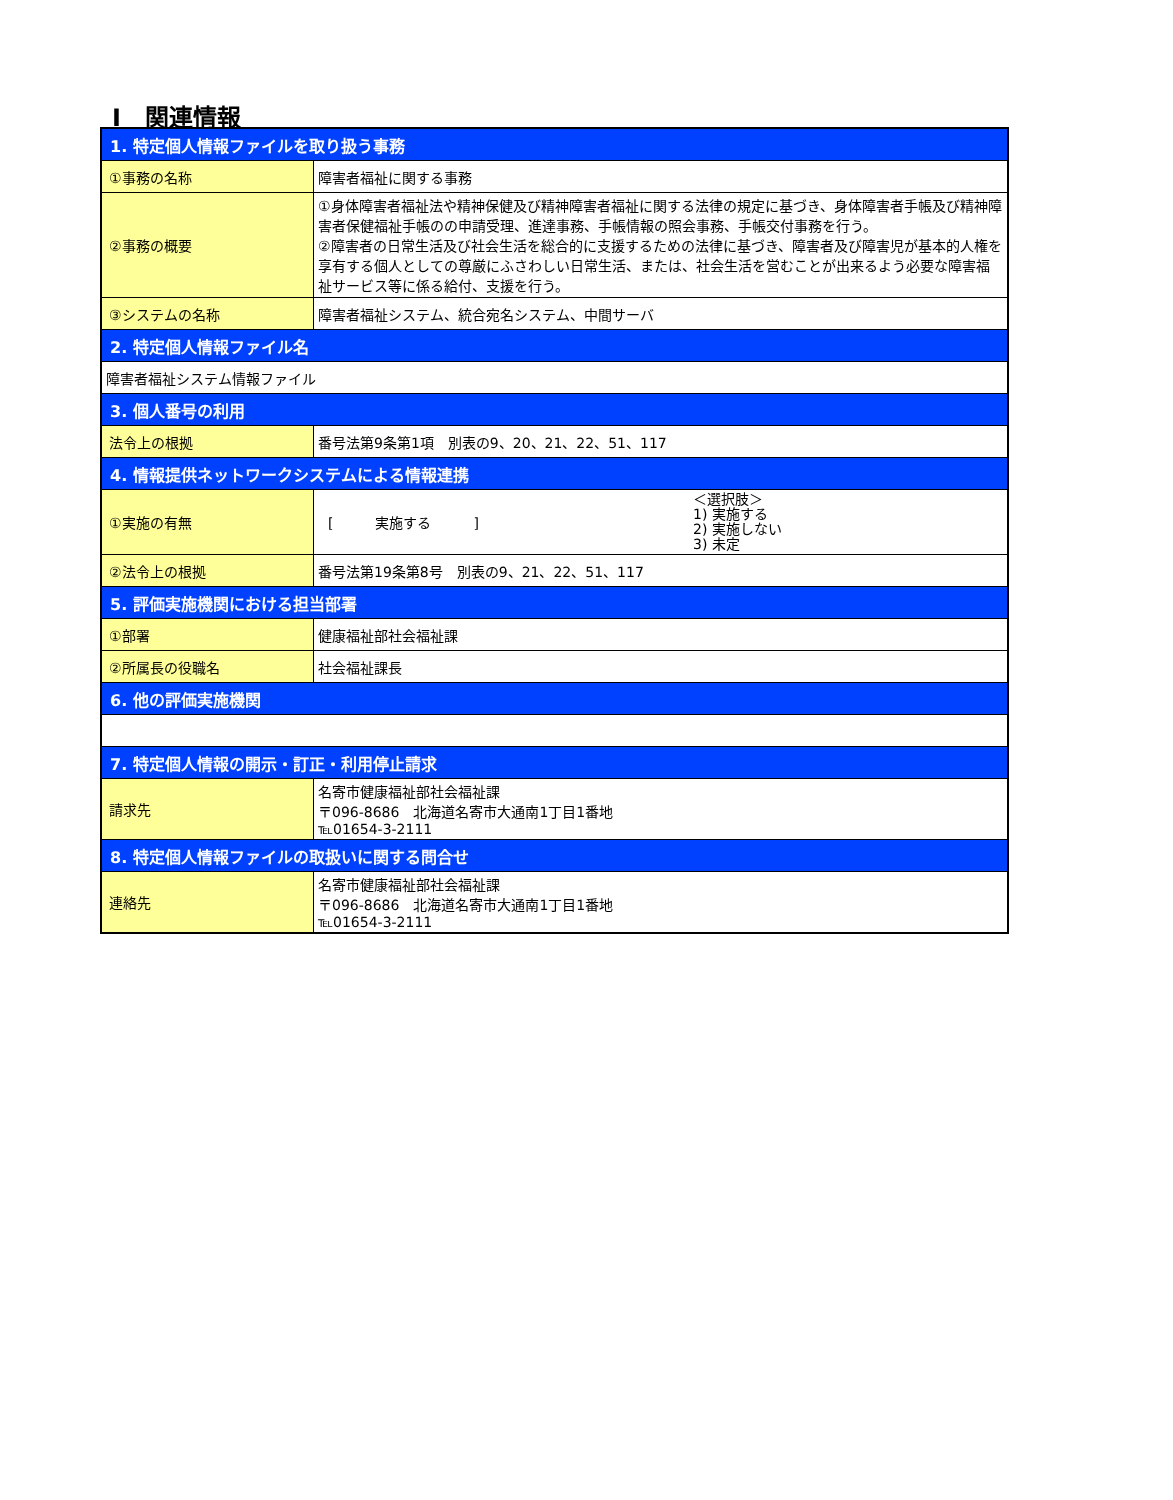Ⅰ　関連情報
| 1. 特定個人情報ファイルを取り扱う事務 | |
| ①事務の名称 | 障害者福祉に関する事務 |
| ②事務の概要 | ①身体障害者福祉法や精神保健及び精神障害者福祉に関する法律の規定に基づき、身体障害者手帳及び精神障害者保健福祉手帳のの申請受理、進達事務、手帳情報の照会事務、手帳交付事務を行う。 ②障害者の日常生活及び社会生活を総合的に支援するための法律に基づき、障害者及び障害児が基本的人権を享有する個人としての尊厳にふさわしい日常生活、または、社会生活を営むことが出来るよう必要な障害福祉サービス等に係る給付、支援を行う。 |
| ③システムの名称 | 障害者福祉システム、統合宛名システム、中間サーバ |
| 2. 特定個人情報ファイル名 | |
| 障害者福祉システム情報ファイル | |
| 3. 個人番号の利用 | |
| 法令上の根拠 | 番号法第9条第1項 別表の9、20、21、22、51、117 |
| 4. 情報提供ネットワークシステムによる情報連携 | |
| ①実施の有無 | [ 実施する ] ＜選択肢＞ 1) 実施する 2) 実施しない 3) 未定 |
| ②法令上の根拠 | 番号法第19条第8号 別表の9、21、22、51、117 |
| 5. 評価実施機関における担当部署 | |
| ①部署 | 健康福祉部社会福祉課 |
| ②所属長の役職名 | 社会福祉課長 |
| 6. 他の評価実施機関 | |
| 7. 特定個人情報の開示・訂正・利用停止請求 | |
| 請求先 | 名寄市健康福祉部社会福祉課 〒096-8686 北海道名寄市大通南1丁目1番地 ℡01654-3-2111 |
| 8. 特定個人情報ファイルの取扱いに関する問合せ | |
| 連絡先 | 名寄市健康福祉部社会福祉課 〒096-8686 北海道名寄市大通南1丁目1番地 ℡01654-3-2111 |